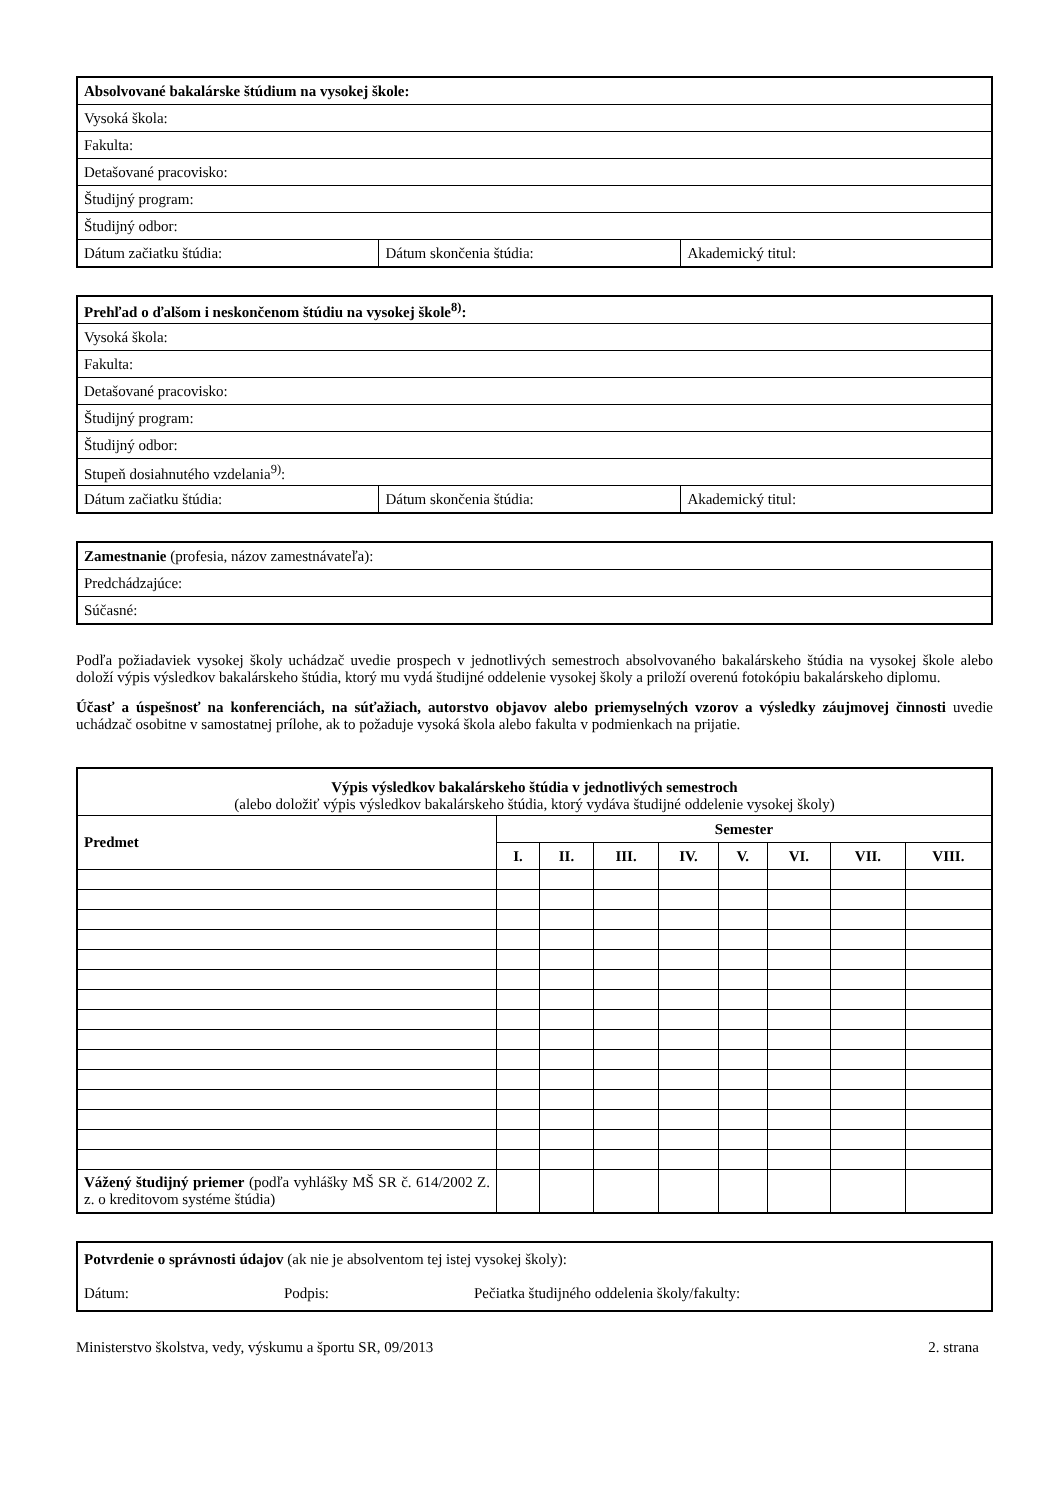| Absolvované bakalárske štúdium na vysokej škole: | | |
| Vysoká škola: | | |
| Fakulta: | | |
| Detašované pracovisko: | | |
| Študijný program: | | |
| Študijný odbor: | | |
| Dátum začiatku štúdia: | Dátum skončenia štúdia: | Akademický titul: |
| Prehľad o ďalšom i neskončenom štúdiu na vysokej škole<sup>8)</sup>: | | |
| Vysoká škola: | | |
| Fakulta: | | |
| Detašované pracovisko: | | |
| Študijný program: | | |
| Študijný odbor: | | |
| Stupeň dosiahnutého vzdelania<sup>9)</sup>: | | |
| Dátum začiatku štúdia: | Dátum skončenia štúdia: | Akademický titul: |
| Zamestnanie (profesia, názov zamestnávateľa): |
| Predchádzajúce: |
| Súčasné: |
Podľa požiadaviek vysokej školy uchádzač uvedie prospech v jednotlivých semestroch absolvovaného bakalárskeho štúdia na vysokej škole alebo doloží výpis výsledkov bakalárskeho štúdia, ktorý mu vydá študijné oddelenie vysokej školy a priloží overenú fotokópiu bakalárskeho diplomu.
Účasť a úspešnosť na konferenciách, na súťažiach, autorstvo objavov alebo priemyselných vzorov a výsledky záujmovej činnosti uvedie uchádzač osobitne v samostatnej prílohe, ak to požaduje vysoká škola alebo fakulta v podmienkach na prijatie.
| Výpis výsledkov bakalárskeho štúdia v jednotlivých semestroch (alebo doložiť výpis výsledkov bakalárskeho štúdia, ktorý vydáva študijné oddelenie vysokej školy) | | | | | | | | |
| Predmet | Semester | | | | | | | |
| | I. | II. | III. | IV. | V. | VI. | VII. | VIII. |
| Vážený študijný priemer (podľa vyhlášky MŠ SR č. 614/2002 Z. z. o kreditovom systéme štúdia) | | | | | | | | |
| Potvrdenie o správnosti údajov (ak nie je absolventom tej istej vysokej školy): Dátum: Podpis: Pečiatka študijného oddelenia školy/fakulty: |
Ministerstvo školstva, vedy, výskumu a športu SR, 09/2013 2. strana